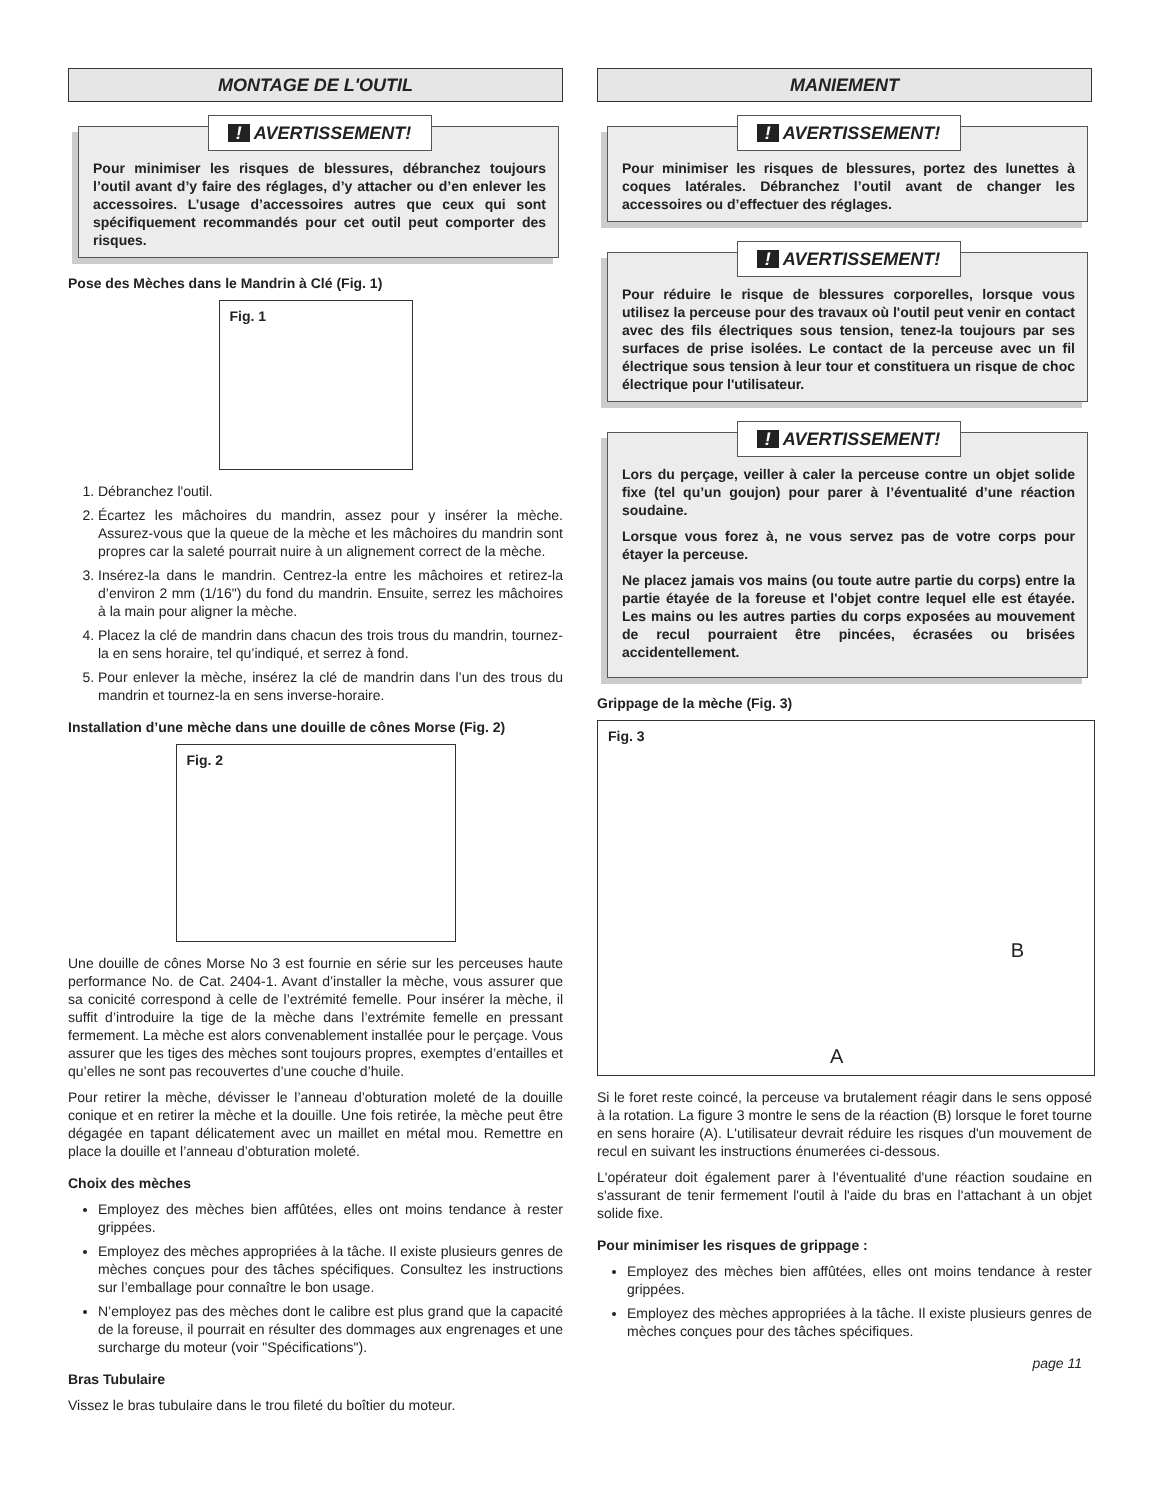MONTAGE DE L'OUTIL
! AVERTISSEMENT!
Pour minimiser les risques de blessures, débranchez toujours l’outil avant d’y faire des réglages, d’y attacher ou d’en enlever les accessoires. L’usage d’accessoires autres que ceux qui sont spécifiquement recommandés pour cet outil peut comporter des risques.
Pose des Mèches dans le Mandrin à Clé (Fig. 1)
Fig. 1
1. Débranchez l'outil.
2. Écartez les mâchoires du mandrin, assez pour y insérer la mèche. Assurez-vous que la queue de la mèche et les mâchoires du mandrin sont propres car la saleté pourrait nuire à un alignement correct de la mèche.
3. Insérez-la dans le mandrin. Centrez-la entre les mâchoires et retirez-la d’environ 2 mm (1/16") du fond du mandrin. Ensuite, serrez les mâchoires à la main pour aligner la mèche.
4. Placez la clé de mandrin dans chacun des trois trous du mandrin, tournez-la en sens horaire, tel qu’indiqué, et serrez à fond.
5. Pour enlever la mèche, insérez la clé de mandrin dans l’un des trous du mandrin et tournez-la en sens inverse-horaire.
Installation d’une mèche dans une douille de cônes Morse (Fig. 2)
Fig. 2
Une douille de cônes Morse No 3 est fournie en série sur les perceuses haute performance No. de Cat. 2404-1. Avant d’installer la mèche, vous assurer que sa conicité correspond à celle de l’extrémité femelle. Pour insérer la mèche, il suffit d’introduire la tige de la mèche dans l’extrémite femelle en pressant fermement. La mèche est alors convenablement installée pour le perçage. Vous assurer que les tiges des mèches sont toujours propres, exemptes d’entailles et qu’elles ne sont pas recouvertes d’une couche d’huile.
Pour retirer la mèche, dévisser le l’anneau d’obturation moleté de la douille conique et en retirer la mèche et la douille. Une fois retirée, la mèche peut être dégagée en tapant délicatement avec un maillet en métal mou. Remettre en place la douille et l’anneau d’obturation moleté.
Choix des mèches
Employez des mèches bien affûtées, elles ont moins tendance à rester grippées.
Employez des mèches appropriées à la tâche. Il existe plusieurs genres de mèches conçues pour des tâches spécifiques. Consultez les instructions sur l’emballage pour connaître le bon usage.
N’employez pas des mèches dont le calibre est plus grand que la capacité de la foreuse, il pourrait en résulter des dommages aux engrenages et une surcharge du moteur (voir "Spécifications").
Bras Tubulaire
Vissez le bras tubulaire dans le trou fileté du boîtier du moteur.
MANIEMENT
! AVERTISSEMENT!
Pour minimiser les risques de blessures, portez des lunettes à coques latérales. Débranchez l’outil avant de changer les accessoires ou d’effectuer des réglages.
! AVERTISSEMENT!
Pour réduire le risque de blessures corporelles, lorsque vous utilisez la perceuse pour des travaux où l'outil peut venir en contact avec des fils électriques sous tension, tenez-la toujours par ses surfaces de prise isolées. Le contact de la perceuse avec un fil électrique sous tension à leur tour et constituera un risque de choc électrique pour l'utilisateur.
! AVERTISSEMENT!
Lors du perçage, veiller à caler la perceuse contre un objet solide fixe (tel qu’un goujon) pour parer à l’éventualité d’une réaction soudaine.
Lorsque vous forez à, ne vous servez pas de votre corps pour étayer la perceuse.
Ne placez jamais vos mains (ou toute autre partie du corps) entre la partie étayée de la foreuse et l'objet contre lequel elle est étayée. Les mains ou les autres parties du corps exposées au mouvement de recul pourraient être pincées, écrasées ou brisées accidentellement.
Grippage de la mèche (Fig. 3)
Fig. 3
B
A
Si le foret reste coincé, la perceuse va brutalement réagir dans le sens opposé à la rotation. La figure 3 montre le sens de la réaction (B) lorsque le foret tourne en sens horaire (A). L'utilisateur devrait réduire les risques d'un mouvement de recul en suivant les instructions énumerées ci-dessous.
L'opérateur doit également parer à l'éventualité d'une réaction soudaine en s'assurant de tenir fermement l'outil à l'aide du bras en l'attachant à un objet solide fixe.
Pour minimiser les risques de grippage :
Employez des mèches bien affûtées, elles ont moins tendance à rester grippées.
Employez des mèches appropriées à la tâche. Il existe plusieurs genres de mèches conçues pour des tâches spécifiques.
page 11